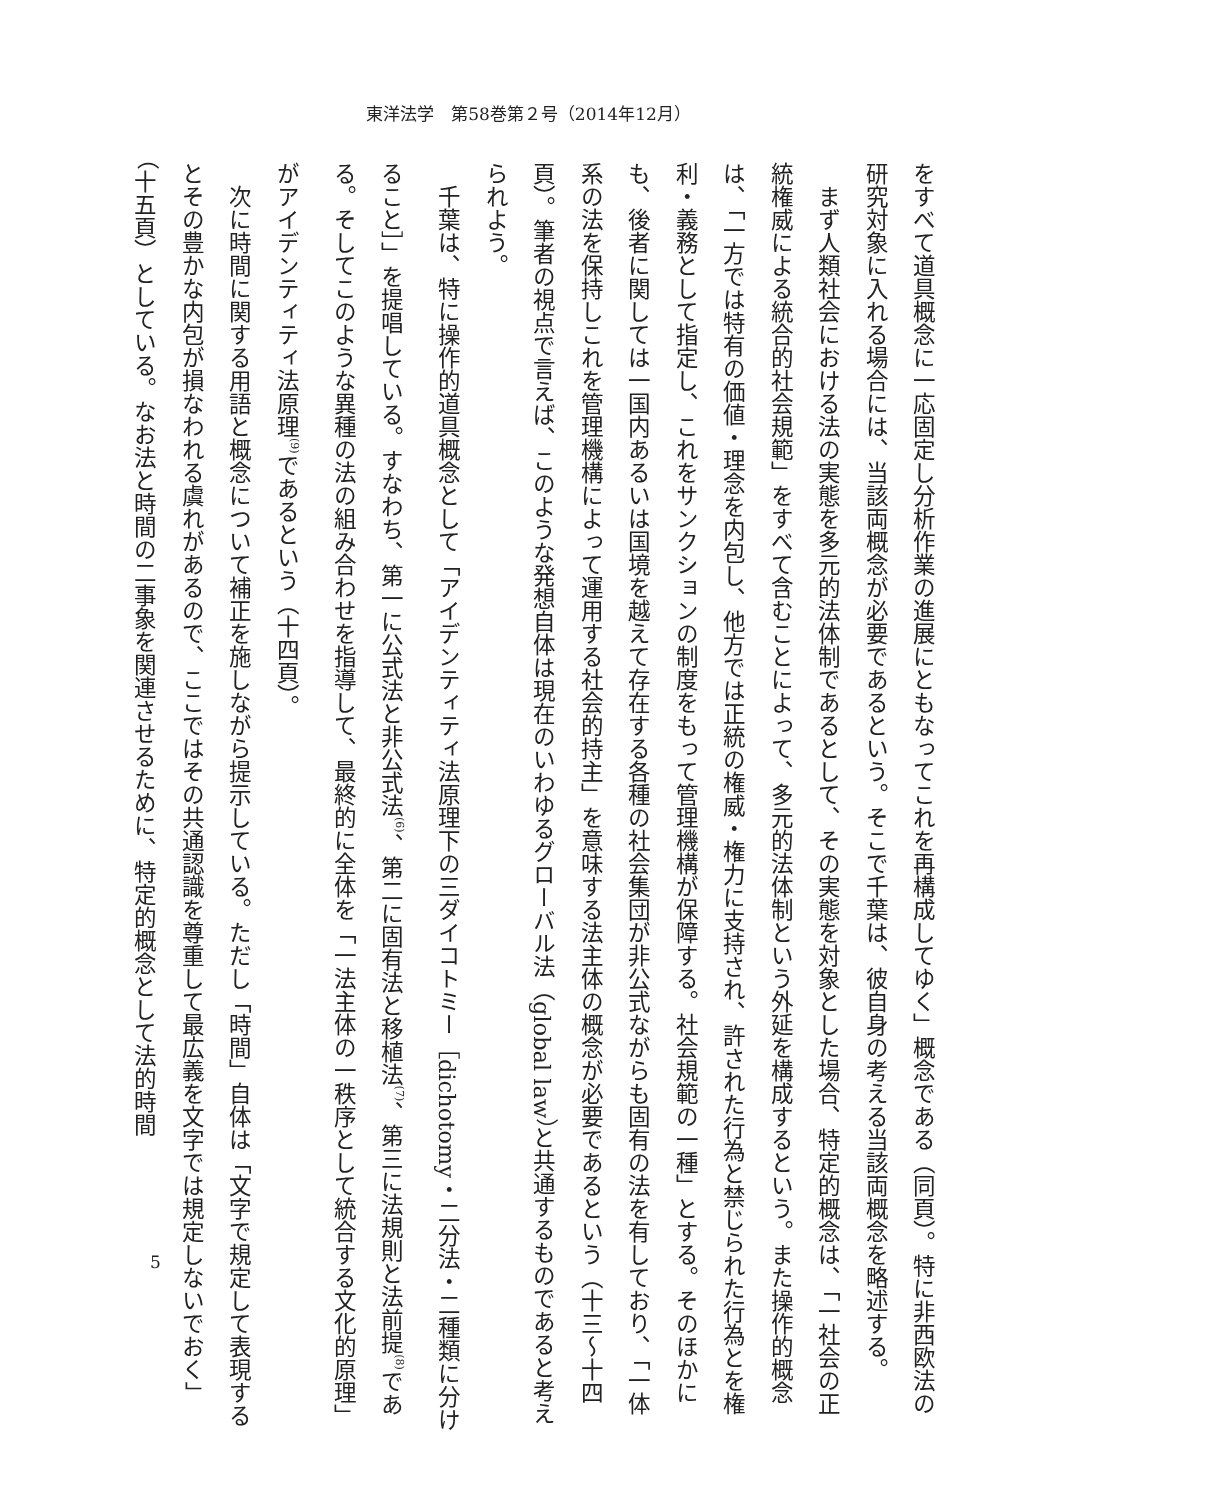東洋法学　第58巻第２号（2014年12月）
をすべて道具概念に一応固定し分析作業の進展にともなってこれを再構成してゆく」概念である（同頁）。特に非西欧法の研究対象に入れる場合には、当該両概念が必要であるという。そこで千葉は、彼自身の考える当該両概念を略述する。
　まず人類社会における法の実態を多元的法体制であるとして、その実態を対象とした場合、特定的概念は、「一社会の正統権威による統合的社会規範」をすべて含むことによって、多元的法体制という外延を構成するという。また操作的概念は、「一方では特有の価値・理念を内包し、他方では正統の権威・権力に支持され、許された行為と禁じられた行為とを権利・義務として指定し、これをサンクションの制度をもって管理機構が保障する。社会規範の一種」とする。そのほかにも、後者に関しては一国内あるいは国境を越えて存在する各種の社会集団が非公式ながらも固有の法を有しており、「一体系の法を保持しこれを管理機構によって運用する社会的持主」を意味する法主体の概念が必要であるという（十三〜十四頁）。筆者の視点で言えば、このような発想自体は現在のいわゆるグローバル法（global law）と共通するものであると考えられよう。
　千葉は、特に操作的道具概念として「アイデンティティ法原理下の三ダイコトミー［dichotomy・二分法・二種類に分けること］」を提唱している。すなわち、第一に公式法と非公式法<sup>(6)</sup>、第二に固有法と移植法<sup>(7)</sup>、第三に法規則と法前提<sup>(8)</sup>である。そしてこのような異種の法の組み合わせを指導して、最終的に全体を「一法主体の一秩序として統合する文化的原理」がアイデンティティ法原理<sup>(9)</sup>であるという（十四頁）。
　次に時間に関する用語と概念について補正を施しながら提示している。ただし「時間」自体は「文字で規定して表現するとその豊かな内包が損なわれる虞れがあるので、ここではその共通認識を尊重して最広義を文字では規定しないでおく」（十五頁）としている。なお法と時間の二事象を関連させるために、特定的概念として法的時間
5